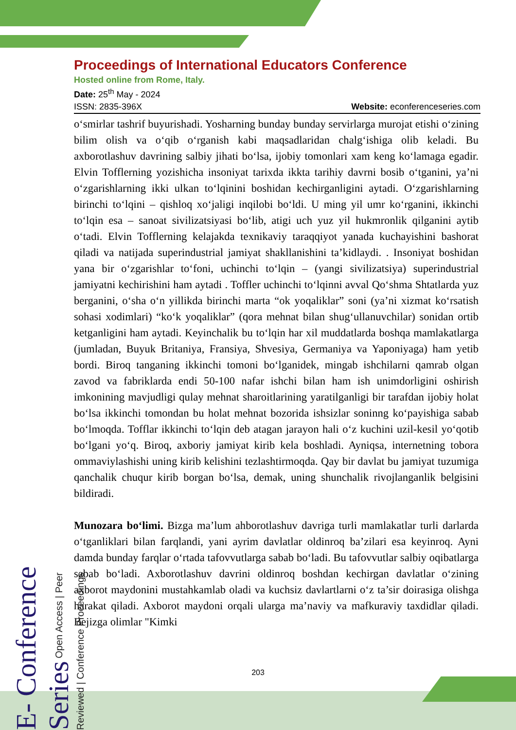Proceedings of International Educators Conference
Hosted online from Rome, Italy.
Date: 25<sup>th</sup> May - 2024
ISSN: 2835-396X Website: econferenceseries.com
o‘smirlar tashrif buyurishadi. Yosharning bunday bunday servirlarga murojat etishi o‘zining bilim olish va o‘qib o‘rganish kabi maqsadlaridan chalg‘ishiga olib keladi. Bu axborotlashuv davrining salbiy jihati bo‘lsa, ijobiy tomonlari xam keng ko‘lamaga egadir. Elvin Tofflerning yozishicha insoniyat tarixda ikkta tarihiy davrni bosib o‘tganini, ya’ni o‘zgarishlarning ikki ulkan to‘lqinini boshidan kechirganligini aytadi. O‘zgarishlarning birinchi to‘lqini – qishloq xo‘jaligi inqilobi bo‘ldi. U ming yil umr ko‘rganini, ikkinchi to‘lqin esa – sanoat sivilizatsiyasi bo‘lib, atigi uch yuz yil hukmronlik qilganini aytib o‘tadi. Elvin Tofflerning kelajakda texnikaviy taraqqiyot yanada kuchayishini bashorat qiladi va natijada superindustrial jamiyat shakllanishini ta’kidlaydi. . Insoniyat boshidan yana bir o‘zgarishlar to‘foni, uchinchi to‘lqin – (yangi sivilizatsiya) superindustrial jamiyatni kechirishini ham aytadi . Toffler uchinchi to‘lqinni avval Qo‘shma Shtatlarda yuz berganini, o‘sha o‘n yillikda birinchi marta “ok yoqaliklar” soni (ya’ni xizmat ko‘rsatish sohasi xodimlari) “ko‘k yoqaliklar” (qora mehnat bilan shug‘ullanuvchilar) sonidan ortib ketganligini ham aytadi. Keyinchalik bu to‘lqin har xil muddatlarda boshqa mamlakatlarga (jumladan, Buyuk Britaniya, Fransiya, Shvesiya, Germaniya va Yaponiyaga) ham yetib bordi. Biroq tanganing ikkinchi tomoni bo‘lganidek, mingab ishchilarni qamrab olgan zavod va fabriklarda endi 50-100 nafar ishchi bilan ham ish unimdorligini oshirish imkonining mavjudligi qulay mehnat sharoitlarining yaratilganligi bir tarafdan ijobiy holat bo‘lsa ikkinchi tomondan bu holat mehnat bozorida ishsizlar soninng ko‘payishiga sabab bo‘lmoqda. Tofflar ikkinchi to‘lqin deb atagan jarayon hali o‘z kuchini uzil-kesil yo‘qotib bo‘lgani yo‘q. Biroq, axboriy jamiyat kirib kela boshladi. Ayniqsa, internetning tobora ommaviylashishi uning kirib kelishini tezlashtirmoqda. Qay bir davlat bu jamiyat tuzumiga qanchalik chuqur kirib borgan bo‘lsa, demak, uning shunchalik rivojlanganlik belgisini bildiradi.
Munozara bo‘limi. Bizga ma’lum ahborotlashuv davriga turli mamlakatlar turli darlarda o‘tganliklari bilan farqlandi, yani ayrim davlatlar oldinroq ba’zilari esa keyinroq. Ayni damda bunday farqlar o‘rtada tafovvutlarga sabab bo‘ladi. Bu tafovvutlar salbiy oqibatlarga sabab bo‘ladi. Axborotlashuv davrini oldinroq boshdan kechirgan davlatlar o‘zining axborot maydonini mustahkamlab oladi va kuchsiz davlartlarni o‘z ta’sir doirasiga olishga harakat qiladi. Axborot maydoni orqali ularga ma’naviy va mafkuraviy taxdidlar qiladi. Bejizga olimlar "Kimki
E- Conference Series Open Access | Peer Reviewed | Conference Proceedings
203